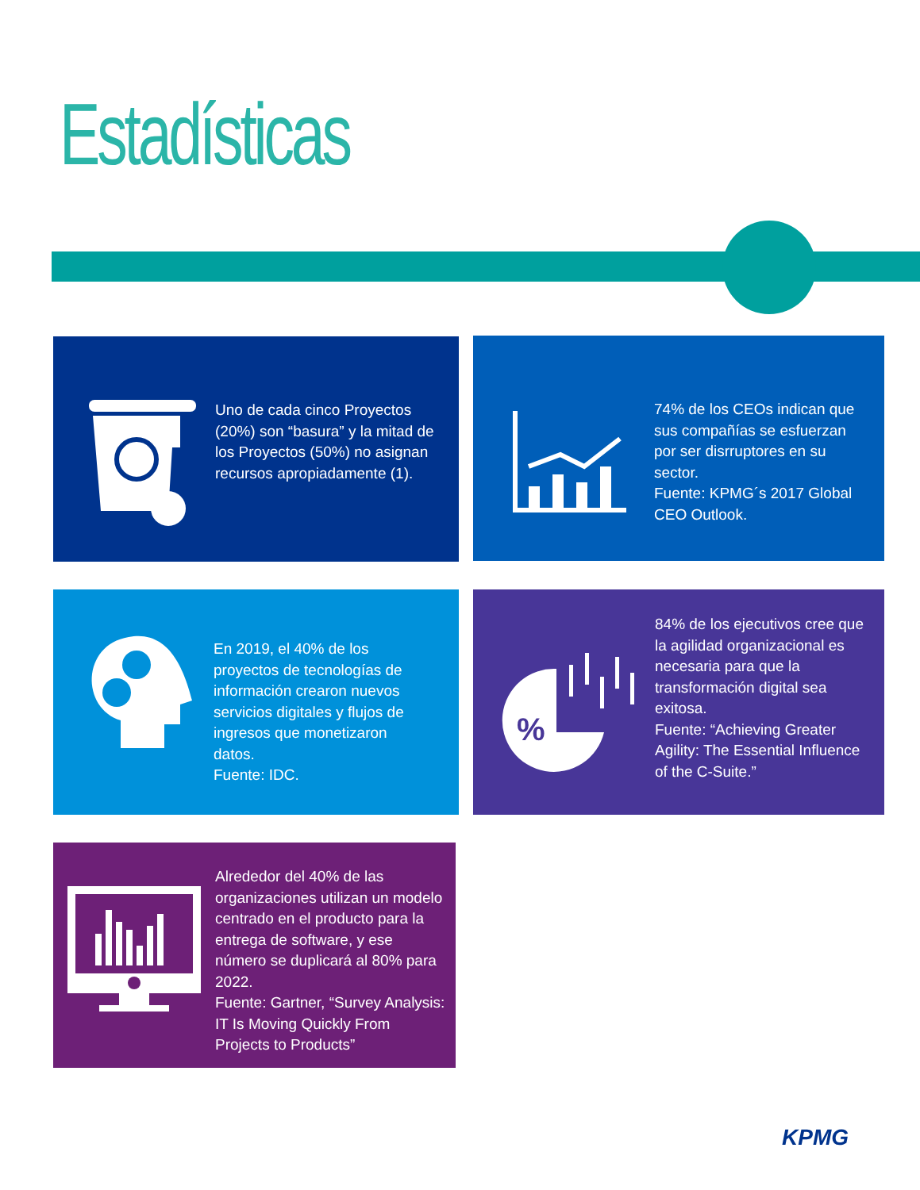Estadísticas
Uno de cada cinco Proyectos (20%) son “basura” y la mitad de los Proyectos (50%) no asignan recursos apropiadamente (1).
74% de los CEOs indican que sus compañías se esfuerzan por ser disrruptores en su sector.
Fuente: KPMG´s 2017 Global CEO Outlook.
En 2019, el 40% de los proyectos de tecnologías de información crearon nuevos servicios digitales y flujos de ingresos que monetizaron datos.
Fuente: IDC.
%
84% de los ejecutivos cree que la agilidad organizacional es necesaria para que la transformación digital sea exitosa.
Fuente: “Achieving Greater Agility: The Essential Influence of the C-Suite.”
Alrededor del 40% de las organizaciones utilizan un modelo centrado en el producto para la entrega de software, y ese número se duplicará al 80% para 2022.
Fuente: Gartner, “Survey Analysis: IT Is Moving Quickly From Projects to Products”
KPMG